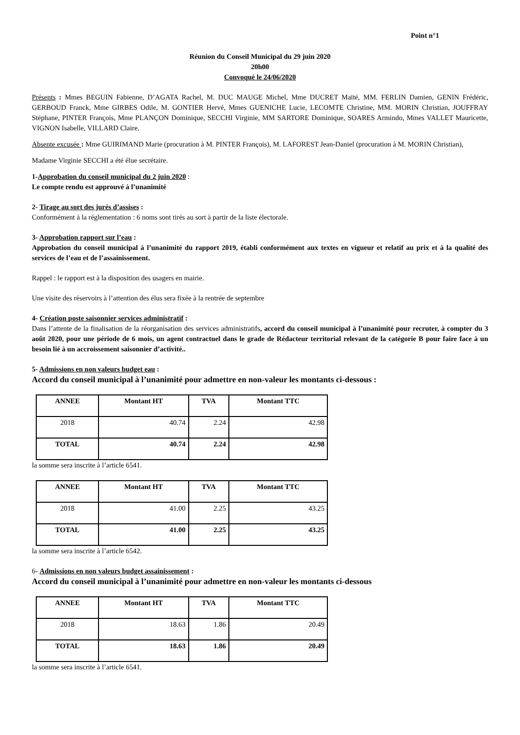Point n°1
Réunion du Conseil Municipal du 29 juin 2020
20h00
Convoqué le 24/06/2020
Présents : Mmes BEGUIN Fabienne, D’AGATA Rachel, M. DUC MAUGE Michel, Mme DUCRET Maïté, MM. FERLIN Damien, GENIN Frédéric, GERBOUD Franck, Mme GIRBES Odile, M. GONTIER Hervé, Mmes GUENICHE Lucie, LECOMTE Christine, MM. MORIN Christian, JOUFFRAY Stéphane, PINTER François, Mme PLANÇON Dominique, SECCHI Virginie, MM SARTORE Dominique, SOARES Armindo, Mmes VALLET Mauricette, VIGNON Isabelle, VILLARD Claire.
Absente excusée : Mme GUIRIMAND Marie (procuration à M. PINTER François), M. LAFOREST Jean-Daniel (procuration à M. MORIN Christian),
Madame Virginie SECCHI a été élue secrétaire.
1-Approbation du conseil municipal du 2 juin 2020 :
Le compte rendu est approuvé à l’unanimité
2- Tirage au sort des jurés d’assises :
Conformément à la réglementation : 6 noms sont tirés au sort à partir de la liste électorale.
3- Approbation rapport sur l’eau :
Approbation du conseil municipal à l’unanimité du rapport 2019, établi conformément aux textes en vigueur et relatif au prix et à la qualité des services de l’eau et de l’assainissement.
Rappel : le rapport est à la disposition des usagers en mairie.
Une visite des réservoirs à l’attention des élus sera fixée à la rentrée de septembre
4- Création poste saisonnier services administratif :
Dans l’attente de la finalisation de la réorganisation des services administratifs, accord du conseil municipal à l’unanimité pour recruter, à compter du 3 août 2020, pour une période de 6 mois, un agent contractuel dans le grade de Rédacteur territorial relevant de la catégorie B pour faire face à un besoin lié à un accroissement saisonnier d’activité..
5- Admissions en non valeurs budget eau :
Accord du conseil municipal à l’unanimité pour admettre en non-valeur les montants ci-dessous :
| ANNEE | Montant HT | TVA | Montant TTC |
| --- | --- | --- | --- |
| 2018 | 40.74 | 2.24 | 42.98 |
| TOTAL | 40.74 | 2.24 | 42.98 |
la somme sera inscrite à l’article 6541.
| ANNEE | Montant HT | TVA | Montant TTC |
| --- | --- | --- | --- |
| 2018 | 41.00 | 2.25 | 43.25 |
| TOTAL | 41.00 | 2.25 | 43.25 |
la somme sera inscrite à l’article 6542.
6- Admissions en non valeurs budget assainissement :
Accord du conseil municipal à l’unanimité pour admettre en non-valeur les montants ci-dessous
| ANNEE | Montant HT | TVA | Montant TTC |
| --- | --- | --- | --- |
| 2018 | 18.63 | 1.86 | 20.49 |
| TOTAL | 18.63 | 1.86 | 20.49 |
la somme sera inscrite à l’article 6541.